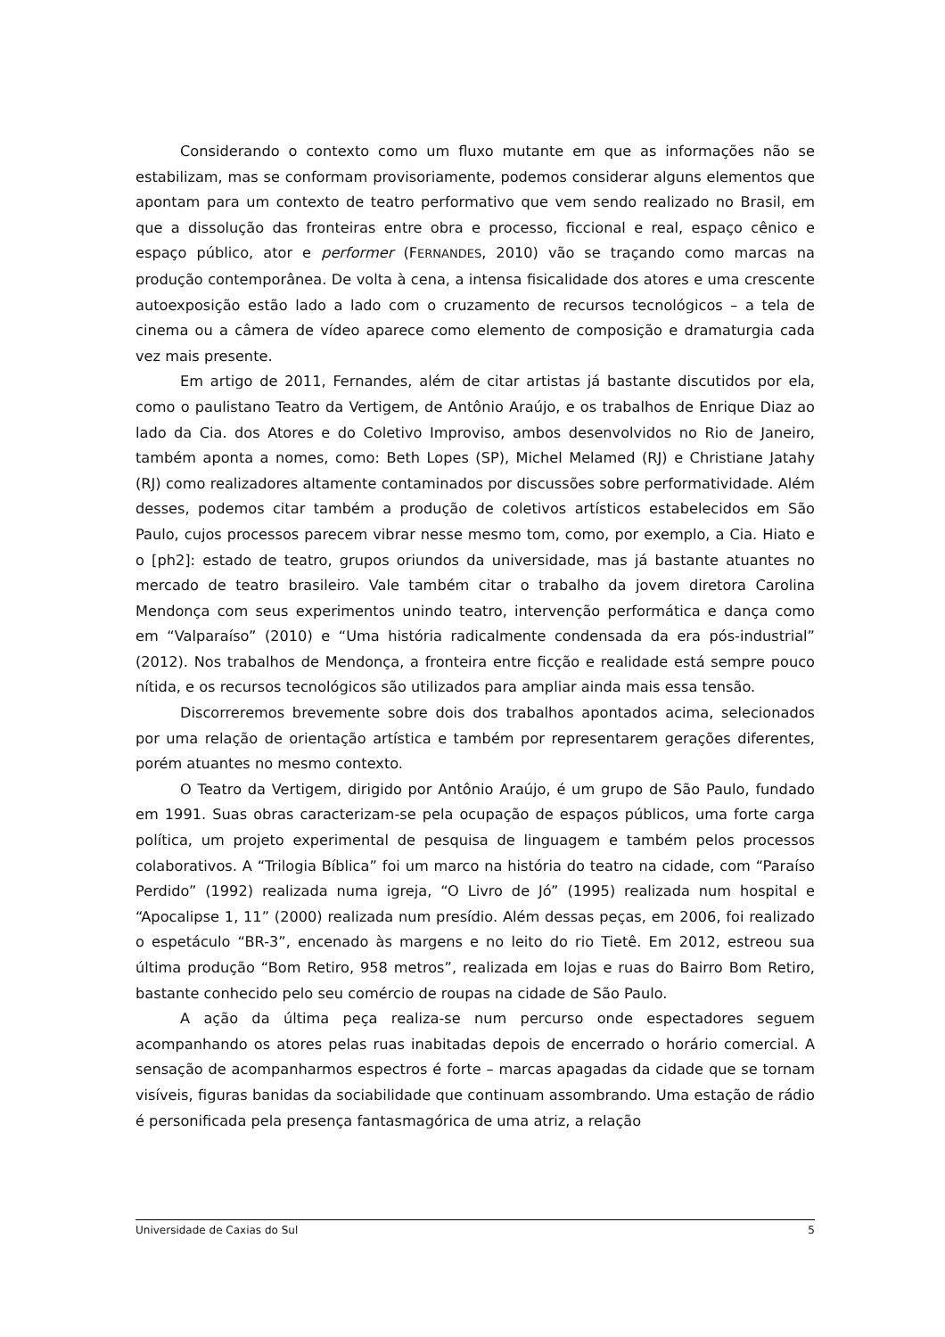Considerando o contexto como um fluxo mutante em que as informações não se estabilizam, mas se conformam provisoriamente, podemos considerar alguns elementos que apontam para um contexto de teatro performativo que vem sendo realizado no Brasil, em que a dissolução das fronteiras entre obra e processo, ficcional e real, espaço cênico e espaço público, ator e performer (FERNANDES, 2010) vão se traçando como marcas na produção contemporânea. De volta à cena, a intensa fisicalidade dos atores e uma crescente autoexposição estão lado a lado com o cruzamento de recursos tecnológicos – a tela de cinema ou a câmera de vídeo aparece como elemento de composição e dramaturgia cada vez mais presente.
Em artigo de 2011, Fernandes, além de citar artistas já bastante discutidos por ela, como o paulistano Teatro da Vertigem, de Antônio Araújo, e os trabalhos de Enrique Diaz ao lado da Cia. dos Atores e do Coletivo Improviso, ambos desenvolvidos no Rio de Janeiro, também aponta a nomes, como: Beth Lopes (SP), Michel Melamed (RJ) e Christiane Jatahy (RJ) como realizadores altamente contaminados por discussões sobre performatividade. Além desses, podemos citar também a produção de coletivos artísticos estabelecidos em São Paulo, cujos processos parecem vibrar nesse mesmo tom, como, por exemplo, a Cia. Hiato e o [ph2]: estado de teatro, grupos oriundos da universidade, mas já bastante atuantes no mercado de teatro brasileiro. Vale também citar o trabalho da jovem diretora Carolina Mendonça com seus experimentos unindo teatro, intervenção performática e dança como em “Valparaíso” (2010) e “Uma história radicalmente condensada da era pós-industrial” (2012). Nos trabalhos de Mendonça, a fronteira entre ficção e realidade está sempre pouco nítida, e os recursos tecnológicos são utilizados para ampliar ainda mais essa tensão.
Discorreremos brevemente sobre dois dos trabalhos apontados acima, selecionados por uma relação de orientação artística e também por representarem gerações diferentes, porém atuantes no mesmo contexto.
O Teatro da Vertigem, dirigido por Antônio Araújo, é um grupo de São Paulo, fundado em 1991. Suas obras caracterizam-se pela ocupação de espaços públicos, uma forte carga política, um projeto experimental de pesquisa de linguagem e também pelos processos colaborativos. A “Trilogia Bíblica” foi um marco na história do teatro na cidade, com “Paraíso Perdido” (1992) realizada numa igreja, “O Livro de Jó” (1995) realizada num hospital e “Apocalipse 1, 11” (2000) realizada num presídio. Além dessas peças, em 2006, foi realizado o espetáculo “BR-3”, encenado às margens e no leito do rio Tietê. Em 2012, estreou sua última produção “Bom Retiro, 958 metros”, realizada em lojas e ruas do Bairro Bom Retiro, bastante conhecido pelo seu comércio de roupas na cidade de São Paulo.
A ação da última peça realiza-se num percurso onde espectadores seguem acompanhando os atores pelas ruas inabitadas depois de encerrado o horário comercial. A sensação de acompanharmos espectros é forte – marcas apagadas da cidade que se tornam visíveis, figuras banidas da sociabilidade que continuam assombrando. Uma estação de rádio é personificada pela presença fantasmagórica de uma atriz, a relação
Universidade de Caxias do Sul 5